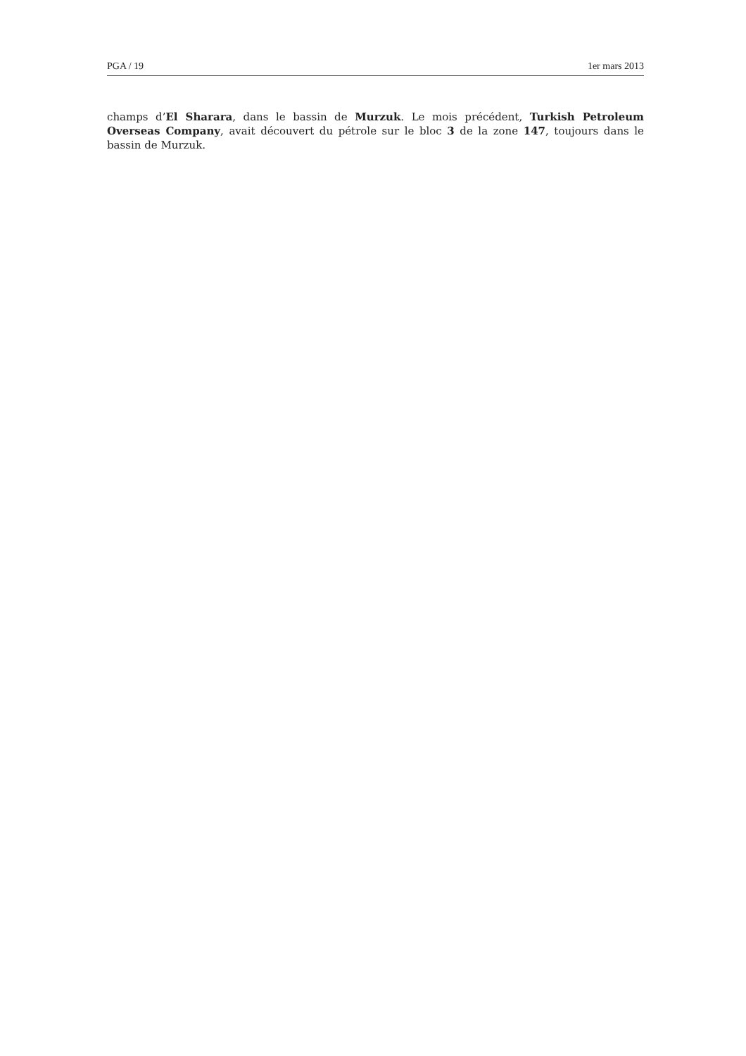PGA / 19 1er mars 2013
champs d’El Sharara, dans le bassin de Murzuk. Le mois précédent, Turkish Petroleum Overseas Company, avait découvert du pétrole sur le bloc 3 de la zone 147, toujours dans le bassin de Murzuk.